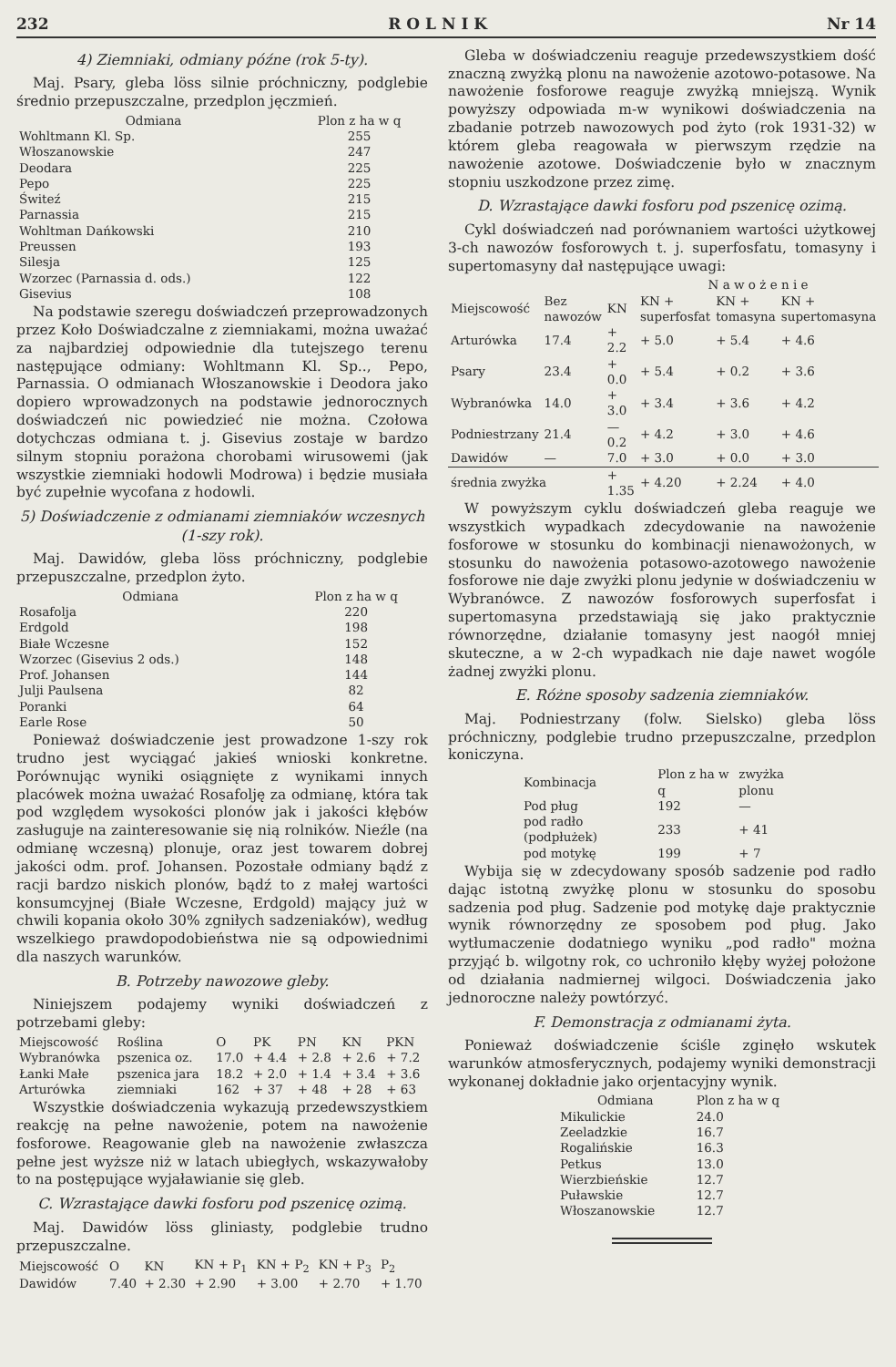232 R O L N I K Nr 14
4) Ziemniaki, odmiany późne (rok 5-ty).
Maj. Psary, gleba löss silnie próchniczny, podglebie średnio przepuszczalne, przedplon jęczmień.
| Odmiana | Plon z ha w q |
| --- | --- |
| Wohltmann Kl. Sp. | 255 |
| Włoszanowskie | 247 |
| Deodara | 225 |
| Pepo | 225 |
| Świteź | 215 |
| Parnassia | 215 |
| Wohltman Dańkowski | 210 |
| Preussen | 193 |
| Silesja | 125 |
| Wzorzec (Parnassia d. ods.) | 122 |
| Gisevius | 108 |
Na podstawie szeregu doświadczeń przeprowadzonych przez Koło Doświadczalne z ziemniakami, można uważać za najbardziej odpowiednie dla tutejszego terenu następujące odmiany: Wohltmann Kl. Sp.., Pepo, Parnassia. O odmianach Włoszanowskie i Deodora jako dopiero wprowadzonych na podstawie jednorocznych doświadczeń nic powiedzieć nie można. Czołowa dotychczas odmiana t. j. Gisevius zostaje w bardzo silnym stopniu porażona chorobami wirusowemi (jak wszystkie ziemniaki hodowli Modrowa) i będzie musiała być zupełnie wycofana z hodowli.
5) Doświadczenie z odmianami ziemniaków wczesnych (1-szy rok).
Maj. Dawidów, gleba löss próchniczny, podglebie przepuszczalne, przedplon żyto.
| Odmiana | Plon z ha w q |
| --- | --- |
| Rosafolja | 220 |
| Erdgold | 198 |
| Białe Wczesne | 152 |
| Wzorzec (Gisevius 2 ods.) | 148 |
| Prof. Johansen | 144 |
| Julji Paulsena | 82 |
| Poranki | 64 |
| Earle Rose | 50 |
Ponieważ doświadczenie jest prowadzone 1-szy rok trudno jest wyciągać jakieś wnioski konkretne. Porównując wyniki osiągnięte z wynikami innych placówek można uważać Rosafolję za odmianę, która tak pod względem wysokości plonów jak i jakości kłębów zasługuje na zainteresowanie się nią rolników. Nieźle (na odmianę wczesną) plonuje, oraz jest towarem dobrej jakości odm. prof. Johansen. Pozostałe odmiany bądź z racji bardzo niskich plonów, bądź to z małej wartości konsumcyjnej (Białe Wczesne, Erdgold) mający już w chwili kopania około 30% zgniłych sadzeniaków), według wszelkiego prawdopodobieństwa nie są odpowiednimi dla naszych warunków.
B. Potrzeby nawozowe gleby.
Niniejszem podajemy wyniki doświadczeń z potrzebami gleby:
| Miejscowość | Roślina | O | PK | PN | KN | PKN |
| --- | --- | --- | --- | --- | --- | --- |
| Wybranówka | pszenica oz. | 17.0 | + 4.4 | + 2.8 | + 2.6 | + 7.2 |
| Łanki Małe | pszenica jara | 18.2 | + 2.0 | + 1.4 | + 3.4 | + 3.6 |
| Arturówka | ziemniaki | 162 | + 37 | + 48 | + 28 | + 63 |
Wszystkie doświadczenia wykazują przedewszystkiem reakcję na pełne nawożenie, potem na nawożenie fosforowe. Reagowanie gleb na nawożenie zwłaszcza pełne jest wyższe niż w latach ubiegłych, wskazywałoby to na postępujące wyjaławianie się gleb.
C. Wzrastające dawki fosforu pod pszenicę ozimą.
Maj. Dawidów löss gliniasty, podglebie trudno przepuszczalne.
| Miejscowość | O | KN | KN + P<sub>1</sub> | KN + P<sub>2</sub> | KN + P<sub>3</sub> | P<sub>2</sub> |
| --- | --- | --- | --- | --- | --- | --- |
| Dawidów | 7.40 | + 2.30 | + 2.90 | + 3.00 | + 2.70 | + 1.70 |
Gleba w doświadczeniu reaguje przedewszystkiem dość znaczną zwyżką plonu na nawożenie azotowo-potasowe. Na nawożenie fosforowe reaguje zwyżką mniejszą. Wynik powyższy odpowiada m-w wynikowi doświadczenia na zbadanie potrzeb nawozowych pod żyto (rok 1931-32) w którem gleba reagowała w pierwszym rzędzie na nawożenie azotowe. Doświadczenie było w znacznym stopniu uszkodzone przez zimę.
D. Wzrastające dawki fosforu pod pszenicę ozimą.
Cykl doświadczeń nad porównaniem wartości użytkowej 3-ch nawozów fosforowych t. j. superfosfatu, tomasyny i supertomasyny dał następujące uwagi:
| | | | N a w o ż e n i e | | |
| --- | --- | --- | --- | --- | --- |
| Miejscowość | Bez nawozów | KN | KN + superfosfat | KN + tomasyna | KN + supertomasyna |
| Arturówka | 17.4 | + 2.2 | + 5.0 | + 5.4 | + 4.6 |
| Psary | 23.4 | + 0.0 | + 5.4 | + 0.2 | + 3.6 |
| Wybranówka | 14.0 | + 3.0 | + 3.4 | + 3.6 | + 4.2 |
| Podniestrzany | 21.4 | — 0.2 | + 4.2 | + 3.0 | + 4.6 |
| Dawidów | — | 7.0 | + 3.0 | + 0.0 | + 3.0 |
| średnia zwyżka | | + 1.35 | + 4.20 | + 2.24 | + 4.0 |
W powyższym cyklu doświadczeń gleba reaguje we wszystkich wypadkach zdecydowanie na nawożenie fosforowe w stosunku do kombinacji nienawożonych, w stosunku do nawożenia potasowo-azotowego nawożenie fosforowe nie daje zwyżki plonu jedynie w doświadczeniu w Wybranówce. Z nawozów fosforowych superfosfat i supertomasyna przedstawiają się jako praktycznie równorzędne, działanie tomasyny jest naogół mniej skuteczne, a w 2-ch wypadkach nie daje nawet wogóle żadnej zwyżki plonu.
E. Różne sposoby sadzenia ziemniaków.
Maj. Podniestrzany (folw. Sielsko) gleba löss próchniczny, podglebie trudno przepuszczalne, przedplon koniczyna.
| Kombinacja | Plon z ha w q | zwyżka plonu |
| --- | --- | --- |
| Pod pług | 192 | — |
| pod radło (podpłużek) | 233 | + 41 |
| pod motykę | 199 | + 7 |
Wybija się w zdecydowany sposób sadzenie pod radło dając istotną zwyżkę plonu w stosunku do sposobu sadzenia pod pług. Sadzenie pod motykę daje praktycznie wynik równorzędny ze sposobem pod pług. Jako wytłumaczenie dodatniego wyniku „pod radło" można przyjąć b. wilgotny rok, co uchroniło kłęby wyżej położone od działania nadmiernej wilgoci. Doświadczenia jako jednoroczne należy powtórzyć.
F. Demonstracja z odmianami żyta.
Ponieważ doświadczenie ściśle zginęło wskutek warunków atmosferycznych, podajemy wyniki demonstracji wykonanej dokładnie jako orjentacyjny wynik.
| Odmiana | Plon z ha w q |
| --- | --- |
| Mikulickie | 24.0 |
| Zeeladzkie | 16.7 |
| Rogalińskie | 16.3 |
| Petkus | 13.0 |
| Wierzbieńskie | 12.7 |
| Puławskie | 12.7 |
| Włoszanowskie | 12.7 |